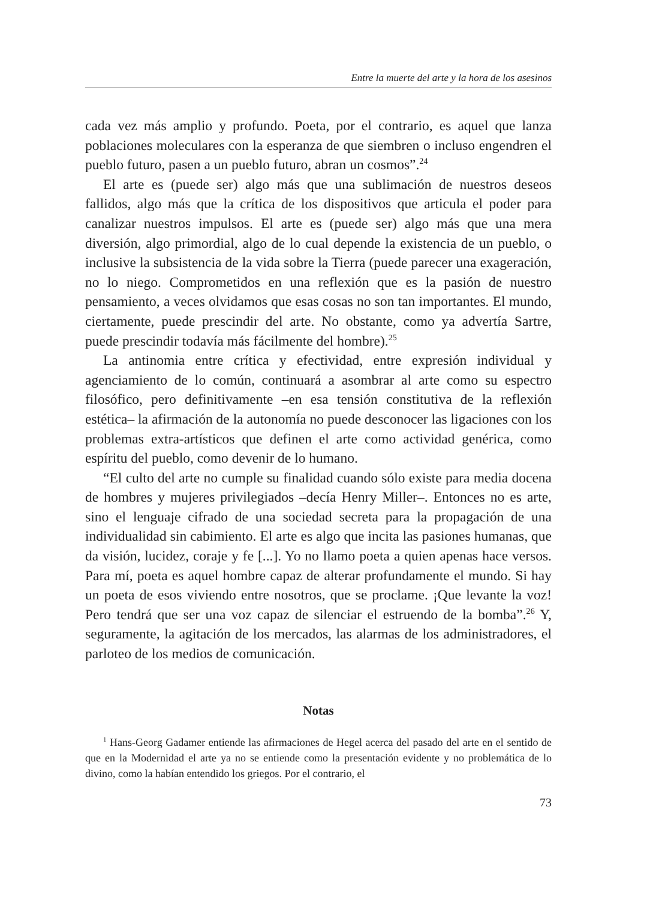Entre la muerte del arte y la hora de los asesinos
cada vez más amplio y profundo. Poeta, por el contrario, es aquel que lanza poblaciones moleculares con la esperanza de que siembren o incluso engendren el pueblo futuro, pasen a un pueblo futuro, abran un cosmos”.<sup>24</sup>
El arte es (puede ser) algo más que una sublimación de nuestros deseos fallidos, algo más que la crítica de los dispositivos que articula el poder para canalizar nuestros impulsos. El arte es (puede ser) algo más que una mera diversión, algo primordial, algo de lo cual depende la existencia de un pueblo, o inclusive la subsistencia de la vida sobre la Tierra (puede parecer una exageración, no lo niego. Comprometidos en una reflexión que es la pasión de nuestro pensamiento, a veces olvidamos que esas cosas no son tan importantes. El mundo, ciertamente, puede prescindir del arte. No obstante, como ya advertía Sartre, puede prescindir todavía más fácilmente del hombre).<sup>25</sup>
La antinomia entre crítica y efectividad, entre expresión individual y agenciamiento de lo común, continuará a asombrar al arte como su espectro filosófico, pero definitivamente –en esa tensión constitutiva de la reflexión estética– la afirmación de la autonomía no puede desconocer las ligaciones con los problemas extra-artísticos que definen el arte como actividad genérica, como espíritu del pueblo, como devenir de lo humano.
“El culto del arte no cumple su finalidad cuando sólo existe para media docena de hombres y mujeres privilegiados –decía Henry Miller–. Entonces no es arte, sino el lenguaje cifrado de una sociedad secreta para la propagación de una individualidad sin cabimiento. El arte es algo que incita las pasiones humanas, que da visión, lucidez, coraje y fe [...]. Yo no llamo poeta a quien apenas hace versos. Para mí, poeta es aquel hombre capaz de alterar profundamente el mundo. Si hay un poeta de esos viviendo entre nosotros, que se proclame. ¡Que levante la voz! Pero tendrá que ser una voz capaz de silenciar el estruendo de la bomba”.<sup>26</sup> Y, seguramente, la agitación de los mercados, las alarmas de los administradores, el parloteo de los medios de comunicación.
Notas
<sup>1</sup> Hans-Georg Gadamer entiende las afirmaciones de Hegel acerca del pasado del arte en el sentido de que en la Modernidad el arte ya no se entiende como la presentación evidente y no problemática de lo divino, como la habían entendido los griegos. Por el contrario, el
73